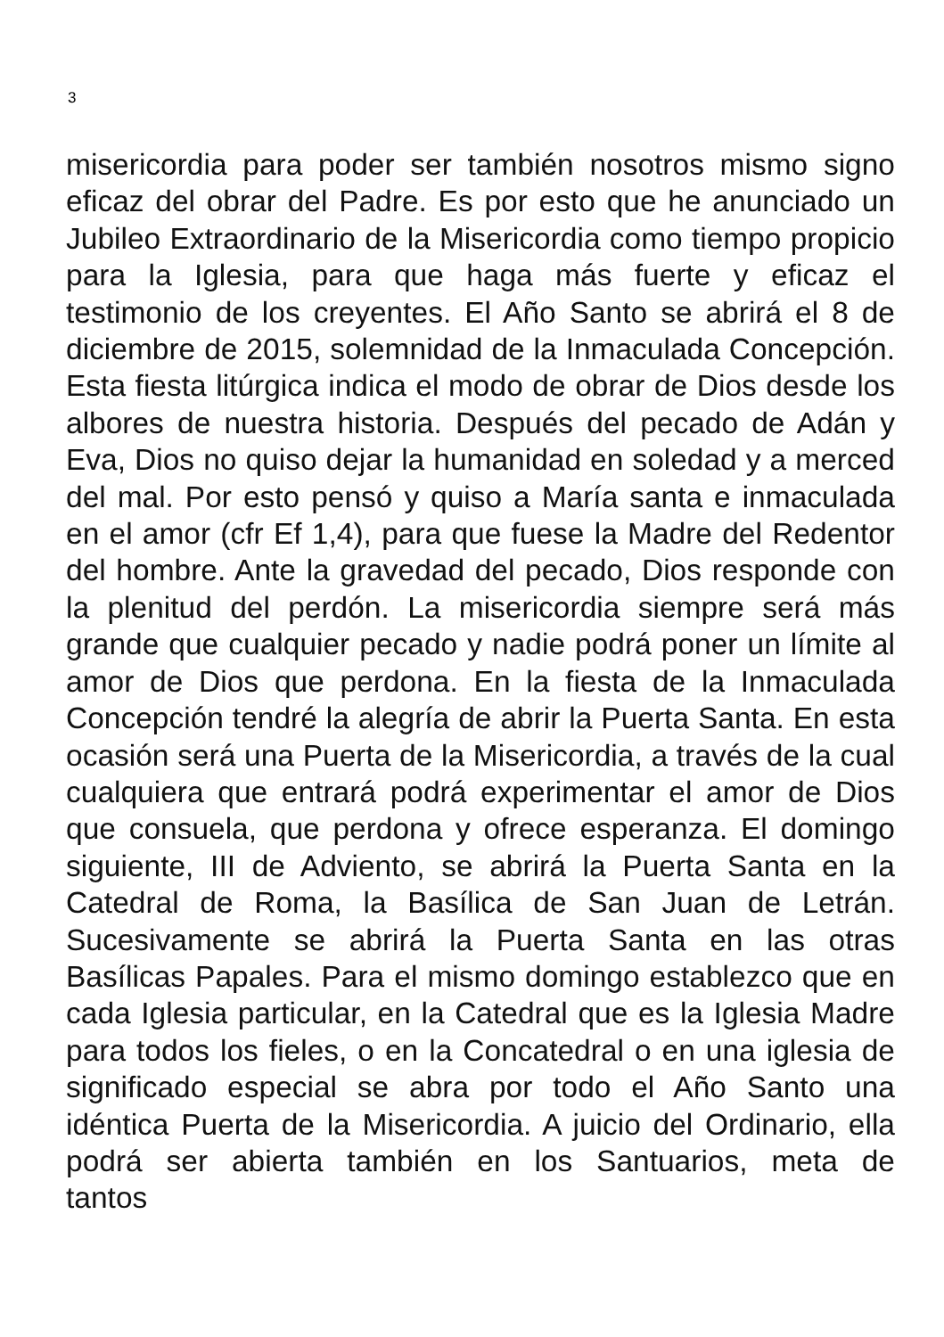3
misericordia para poder ser también nosotros mismo signo eficaz del obrar del Padre. Es por esto que he anunciado un Jubileo Extraordinario de la Misericordia como tiempo propicio para la Iglesia, para que haga más fuerte y eficaz el testimonio de los creyentes. El Año Santo se abrirá el 8 de diciembre de 2015, solemnidad de la Inmaculada Concepción. Esta fiesta litúrgica indica el modo de obrar de Dios desde los albores de nuestra historia. Después del pecado de Adán y Eva, Dios no quiso dejar la humanidad en soledad y a merced del mal. Por esto pensó y quiso a María santa e inmaculada en el amor (cfr Ef 1,4), para que fuese la Madre del Redentor del hombre. Ante la gravedad del pecado, Dios responde con la plenitud del perdón. La misericordia siempre será más grande que cualquier pecado y nadie podrá poner un límite al amor de Dios que perdona. En la fiesta de la Inmaculada Concepción tendré la alegría de abrir la Puerta Santa. En esta ocasión será una Puerta de la Misericordia, a través de la cual cualquiera que entrará podrá experimentar el amor de Dios que consuela, que perdona y ofrece esperanza. El domingo siguiente, III de Adviento, se abrirá la Puerta Santa en la Catedral de Roma, la Basílica de San Juan de Letrán. Sucesivamente se abrirá la Puerta Santa en las otras Basílicas Papales. Para el mismo domingo establezco que en cada Iglesia particular, en la Catedral que es la Iglesia Madre para todos los fieles, o en la Concatedral o en una iglesia de significado especial se abra por todo el Año Santo una idéntica Puerta de la Misericordia. A juicio del Ordinario, ella podrá ser abierta también en los Santuarios, meta de tantos